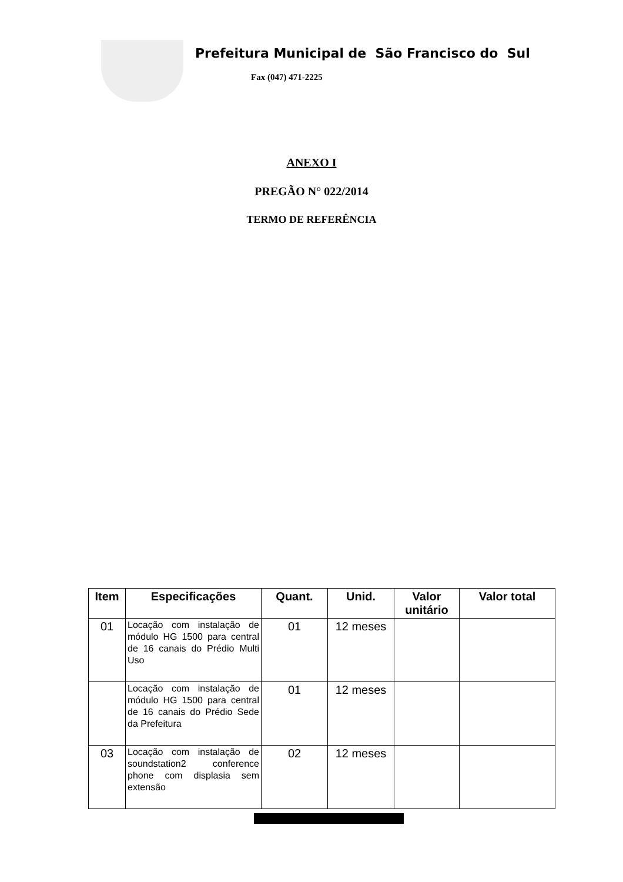Prefeitura Municipal de São Francisco do Sul
Fax (047) 471-2225
ANEXO I
PREGÃO N° 022/2014
TERMO DE REFERÊNCIA
| Item | Especificações | Quant. | Unid. | Valor unitário | Valor total |
| --- | --- | --- | --- | --- | --- |
| 01 | Locação com instalação de módulo HG 1500 para central de 16 canais do Prédio Multi Uso | 01 | 12 meses | | |
| | Locação com instalação de módulo HG 1500 para central de 16 canais do Prédio Sede da Prefeitura | 01 | 12 meses | | |
| 03 | Locação com instalação de soundstation2 conference phone com displasia sem extensão | 02 | 12 meses | | |